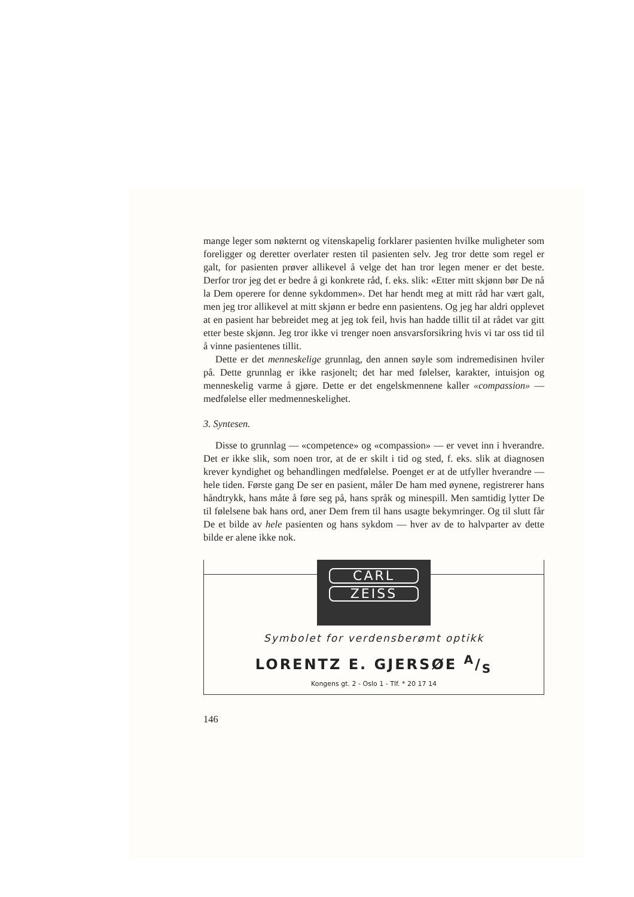mange leger som nøkternt og vitenskapelig forklarer pasienten hvilke muligheter som foreligger og deretter overlater resten til pasienten selv. Jeg tror dette som regel er galt, for pasienten prøver allikevel å velge det han tror legen mener er det beste. Derfor tror jeg det er bedre å gi konkrete råd, f. eks. slik: «Etter mitt skjønn bør De nå la Dem operere for denne sykdommen». Det har hendt meg at mitt råd har vært galt, men jeg tror allikevel at mitt skjønn er bedre enn pasientens. Og jeg har aldri opplevet at en pasient har bebreidet meg at jeg tok feil, hvis han hadde tillit til at rådet var gitt etter beste skjønn. Jeg tror ikke vi trenger noen ansvarsforsikring hvis vi tar oss tid til å vinne pasientenes tillit.
Dette er det menneskelige grunnlag, den annen søyle som indremedisinen hviler på. Dette grunnlag er ikke rasjonelt; det har med følelser, karakter, intuisjon og menneskelig varme å gjøre. Dette er det engelskmennene kaller «compassion» — medfølelse eller medmenneskelighet.
3. Syntesen.
Disse to grunnlag — «competence» og «compassion» — er vevet inn i hverandre. Det er ikke slik, som noen tror, at de er skilt i tid og sted, f. eks. slik at diagnosen krever kyndighet og behandlingen medfølelse. Poenget er at de utfyller hverandre — hele tiden. Første gang De ser en pasient, måler De ham med øynene, registrerer hans håndtrykk, hans måte å føre seg på, hans språk og minespill. Men samtidig lytter De til følelsene bak hans ord, aner Dem frem til hans usagte bekymringer. Og til slutt får De et bilde av hele pasienten og hans sykdom — hver av de to halvparter av dette bilde er alene ikke nok.
CARL
ZEISS
Symbolet for verdensberømt optikk
LORENTZ E. GJERSØE A/S
Kongens gt. 2 - Oslo 1 - Tlf. * 20 17 14
146